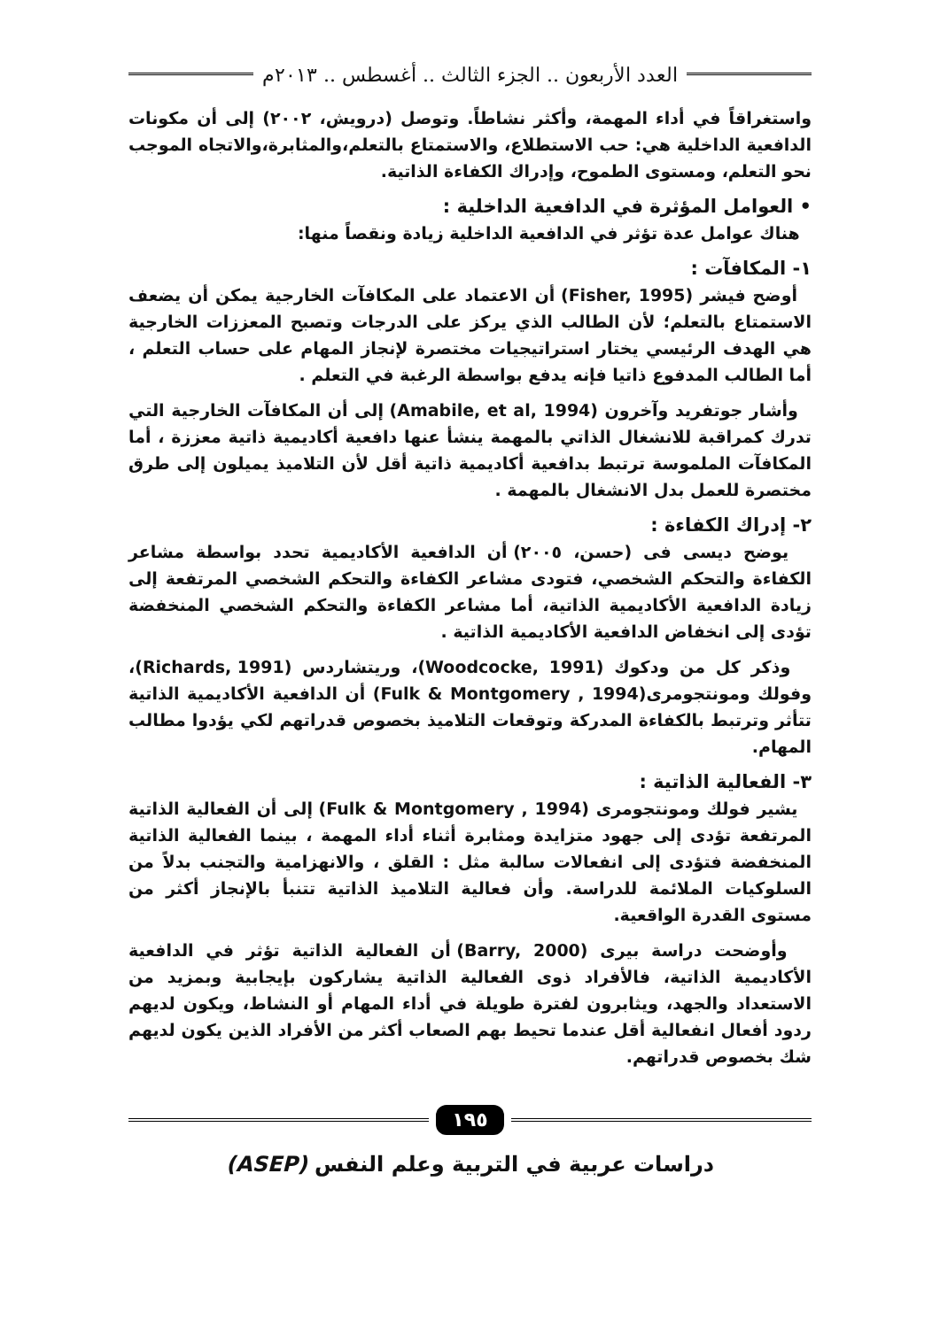العدد الأربعون .. الجزء الثالث .. أغسطس .. ٢٠١٣م
واستغراقاً في أداء المهمة، وأكثر نشاطاً. وتوصل (درويش، ٢٠٠٢) إلى أن مكونات الدافعية الداخلية هي: حب الاستطلاع، والاستمتاع بالتعلم،والمثابرة،والاتجاه الموجب نحو التعلم، ومستوى الطموح، وإدراك الكفاءة الذاتية.
• العوامل المؤثرة في الدافعية الداخلية :
هناك عوامل عدة تؤثر في الدافعية الداخلية زيادة ونقصاً منها:
١- المكافآت :
أوضح فيشر (Fisher, 1995) أن الاعتماد على المكافآت الخارجية يمكن أن يضعف الاستمتاع بالتعلم؛ لأن الطالب الذي يركز على الدرجات وتصبح المعززات الخارجية هي الهدف الرئيسي يختار استراتيجيات مختصرة لإنجاز المهام على حساب التعلم ، أما الطالب المدفوع ذاتيا فإنه يدفع بواسطة الرغبة في التعلم .
وأشار جوتفريد وآخرون (Amabile, et al, 1994) إلى أن المكافآت الخارجية التي تدرك كمراقبة للانشغال الذاتي بالمهمة ينشأ عنها دافعية أكاديمية ذاتية معززة ، أما المكافآت الملموسة ترتبط بدافعية أكاديمية ذاتية أقل لأن التلاميذ يميلون إلى طرق مختصرة للعمل بدل الانشغال بالمهمة .
٢- إدراك الكفاءة :
يوضح ديسى فى (حسن، ٢٠٠٥) أن الدافعية الأكاديمية تحدد بواسطة مشاعر الكفاءة والتحكم الشخصي، فتودى مشاعر الكفاءة والتحكم الشخصي المرتفعة إلى زيادة الدافعية الأكاديمية الذاتية، أما مشاعر الكفاءة والتحكم الشخصي المنخفضة تؤدى إلى انخفاض الدافعية الأكاديمية الذاتية .
وذكر كل من ودكوك (Woodcocke, 1991)، وريتشاردس (Richards, 1991)، وفولك ومونتجومرى(Fulk & Montgomery , 1994) أن الدافعية الأكاديمية الذاتية تتأثر وترتبط بالكفاءة المدركة وتوقعات التلاميذ بخصوص قدراتهم لكي يؤدوا مطالب المهام.
٣- الفعالية الذاتية :
يشير فولك ومونتجومرى (Fulk & Montgomery , 1994) إلى أن الفعالية الذاتية المرتفعة تؤدى إلى جهود متزايدة ومثابرة أثناء أداء المهمة ، بينما الفعالية الذاتية المنخفضة فتؤدى إلى انفعالات سالبة مثل : القلق ، والانهزامية والتجنب بدلاً من السلوكيات الملائمة للدراسة. وأن فعالية التلاميذ الذاتية تتنبأ بالإنجاز أكثر من مستوى القدرة الواقعية.
وأوضحت دراسة بيرى (Barry, 2000) أن الفعالية الذاتية تؤثر في الدافعية الأكاديمية الذاتية، فالأفراد ذوى الفعالية الذاتية يشاركون بإيجابية وبمزيد من الاستعداد والجهد، ويثابرون لفترة طويلة في أداء المهام أو النشاط، ويكون لديهم ردود أفعال انفعالية أقل عندما تحيط بهم الصعاب أكثر من الأفراد الذين يكون لديهم شك بخصوص قدراتهم.
١٩٥
دراسات عربية في التربية وعلم النفس (ASEP)